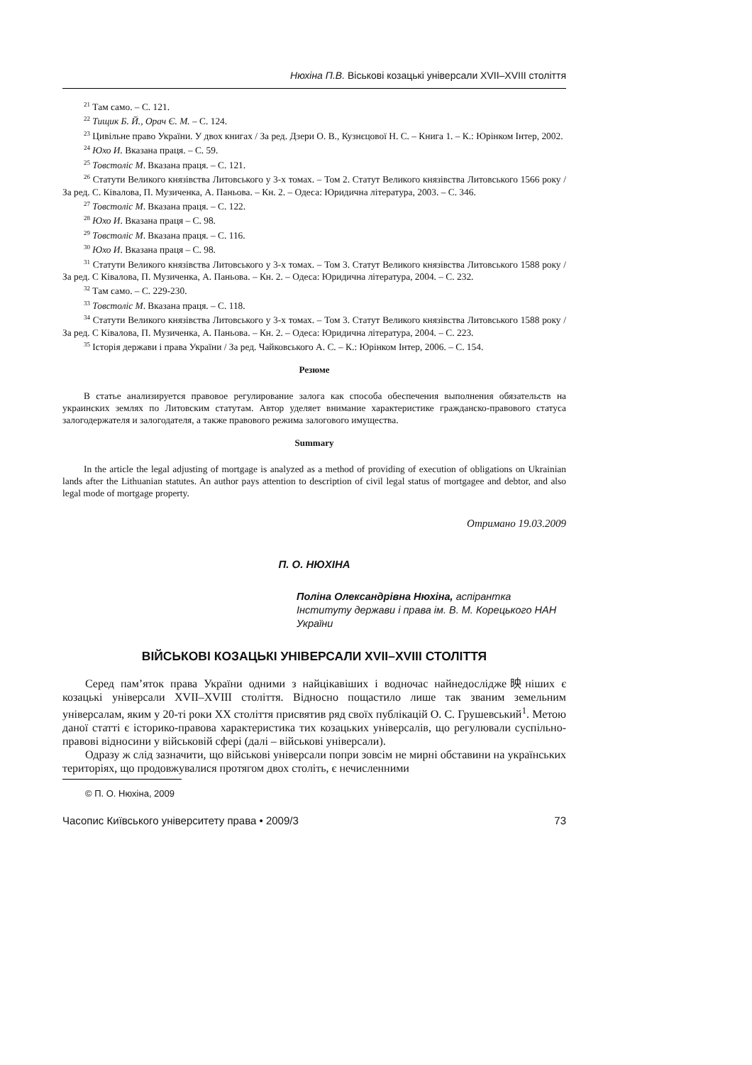Нюхіна П.В. Віськові козацькі універсали XVII–XVIII століття
<sup>21</sup> Там само. – С. 121.
<sup>22</sup> Тищик Б. Й., Орач Є. М. – С. 124.
<sup>23</sup> Цивільне право України. У двох книгах / За ред. Дзери О. В., Кузнєцової Н. С. – Книга 1. – К.: Юрінком Інтер, 2002.
<sup>24</sup> Юхо И. Вказана праця. – С. 59.
<sup>25</sup> Товстоліс М. Вказана праця. – С. 121.
<sup>26</sup> Статути Великого князівства Литовського у 3-х томах. – Том 2. Статут Великого князівства Литовського 1566 року / За ред. С. Ківалова, П. Музиченка, А. Паньова. – Кн. 2. – Одеса: Юридична література, 2003. – С. 346.
<sup>27</sup> Товстоліс М. Вказана праця. – С. 122.
<sup>28</sup> Юхо И. Вказана праця – С. 98.
<sup>29</sup> Товстоліс М. Вказана праця. – С. 116.
<sup>30</sup> Юхо И. Вказана праця – С. 98.
<sup>31</sup> Статути Великого князівства Литовського у 3-х томах. – Том 3. Статут Великого князівства Литовського 1588 року / За ред. С Ківалова, П. Музиченка, А. Паньова. – Кн. 2. – Одеса: Юридична література, 2004. – С. 232.
<sup>32</sup> Там само. – С. 229-230.
<sup>33</sup> Товстоліс М. Вказана праця. – С. 118.
<sup>34</sup> Статути Великого князівства Литовського у 3-х томах. – Том 3. Статут Великого князівства Литовського 1588 року / За ред. С Ківалова, П. Музиченка, А. Паньова. – Кн. 2. – Одеса: Юридична література, 2004. – С. 223.
<sup>35</sup> Історія держави і права України / За ред. Чайковського А. С. – К.: Юрінком Інтер, 2006. – С. 154.
Резюме
В статье анализируется правовое регулирование залога как способа обеспечения выполнения обязательств на украинских землях по Литовским статутам. Автор уделяет внимание характеристике гражданско-правового статуса залогодержателя и залогодателя, а также правового режима залогового имущества.
Summary
In the article the legal adjusting of mortgage is analyzed as a method of providing of execution of obligations on Ukrainian lands after the Lithuanian statutes. An author pays attention to description of civil legal status of mortgagee and debtor, and also legal mode of mortgage property.
Отримано 19.03.2009
П. О. НЮХІНА
Поліна Олександрівна Нюхіна, аспірантка Інституту держави і права ім. В. М. Корецького НАН України
ВІЙСЬКОВІ КОЗАЦЬКІ УНІВЕРСАЛИ XVII–XVIII СТОЛІТТЯ
Серед пам’яток права України одними з найцікавіших і водночас найнедослідже映ніших є козацькі універсали XVII–XVIII століття. Відносно пощастило лише так званим земельним універсалам, яким у 20-ті роки XX століття присвятив ряд своїх публікацій О. С. Грушевський<sup>1</sup>. Метою даної статті є історико-правова характеристика тих козацьких універсалів, що регулювали суспільно-правові відносини у військовій сфері (далі – військові універсали).
Одразу ж слід зазначити, що військові універсали попри зовсім не мирні обставини на українських територіях, що продовжувалися протягом двох століть, є нечисленними
© П. О. Нюхіна, 2009
Часопис Київського університету права • 2009/3 73